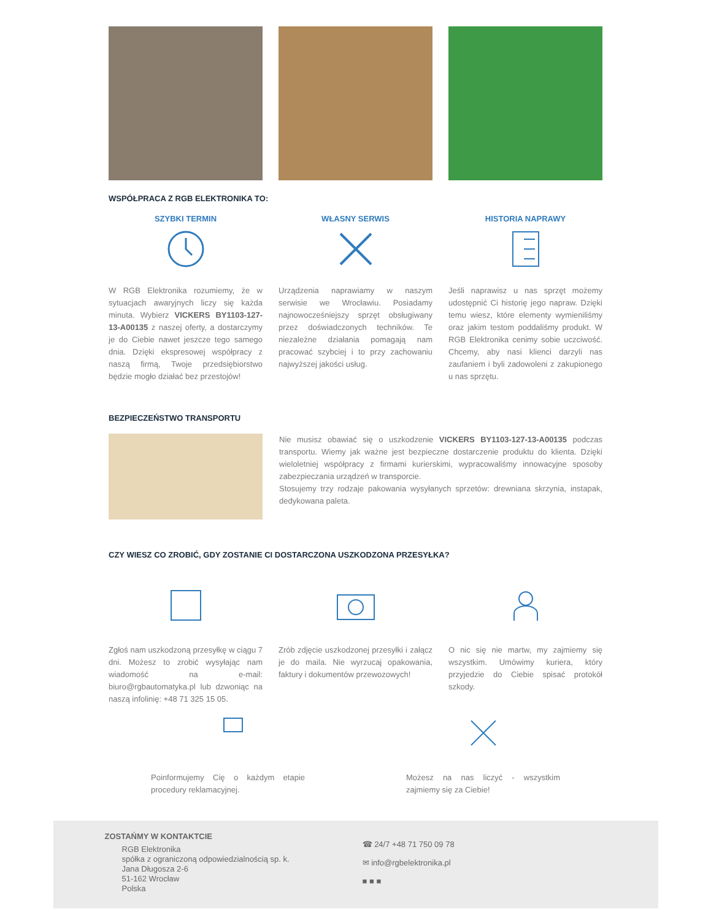WSPÓŁPRACA Z RGB ELEKTRONIKA TO:
SZYBKI TERMIN
W RGB Elektronika rozumiemy, że w sytuacjach awaryjnych liczy się każda minuta. Wybierz VICKERS BY1103-127-13-A00135 z naszej oferty, a dostarczymy je do Ciebie nawet jeszcze tego samego dnia. Dzięki ekspresowej współpracy z naszą firmą, Twoje przedsiębiorstwo będzie mogło działać bez przestojów!
WŁASNY SERWIS
Urządzenia naprawiamy w naszym serwisie we Wrocławiu. Posiadamy najnowocześniejszy sprzęt obsługiwany przez doświadczonych techników. Te niezależne działania pomagają nam pracować szybciej i to przy zachowaniu najwyższej jakości usług.
HISTORIA NAPRAWY
Jeśli naprawisz u nas sprzęt możemy udostępnić Ci historię jego napraw. Dzięki temu wiesz, które elementy wymieniliśmy oraz jakim testom poddaliśmy produkt. W RGB Elektronika cenimy sobie uczciwość. Chcemy, aby nasi klienci darzyli nas zaufaniem i byli zadowoleni z zakupionego u nas sprzętu.
BEZPIECZEŃSTWO TRANSPORTU
Nie musisz obawiać się o uszkodzenie VICKERS BY1103-127-13-A00135 podczas transportu. Wiemy jak ważne jest bezpieczne dostarczenie produktu do klienta. Dzięki wieloletniej współpracy z firmami kurierskimi, wypracowaliśmy innowacyjne sposoby zabezpieczania urządzeń w transporcie.
Stosujemy trzy rodzaje pakowania wysyłanych sprzetów: drewniana skrzynia, instapak, dedykowana paleta.
CZY WIESZ CO ZROBIĆ, GDY ZOSTANIE CI DOSTARCZONA USZKODZONA PRZESYŁKA?
Zgłoś nam uszkodzoną przesyłkę w ciągu 7 dni. Możesz to zrobić wysyłając nam wiadomość na e-mail: biuro@rgbautomatyka.pl lub dzwoniąc na naszą infolinię: +48 71 325 15 05.
Zrób zdjęcie uszkodzonej przesyłki i załącz je do maila. Nie wyrzucaj opakowania, faktury i dokumentów przewozowych!
O nic się nie martw, my zajmiemy się wszystkim. Umówimy kuriera, który przyjedzie do Ciebie spisać protokół szkody.
Poinformujemy Cię o każdym etapie procedury reklamacyjnej.
Możesz na nas liczyć - wszystkim zajmiemy się za Ciebie!
ZOSTAŃMY W KONTAKTCIE
RGB Elektronika
spółka z ograniczoną odpowiedzialnością sp. k.
Jana Długosza 2-6
51-162 Wrocław
Polska
☎ 24/7 +48 71 750 09 78
✉ info@rgbelektronika.pl
■ ■ ■